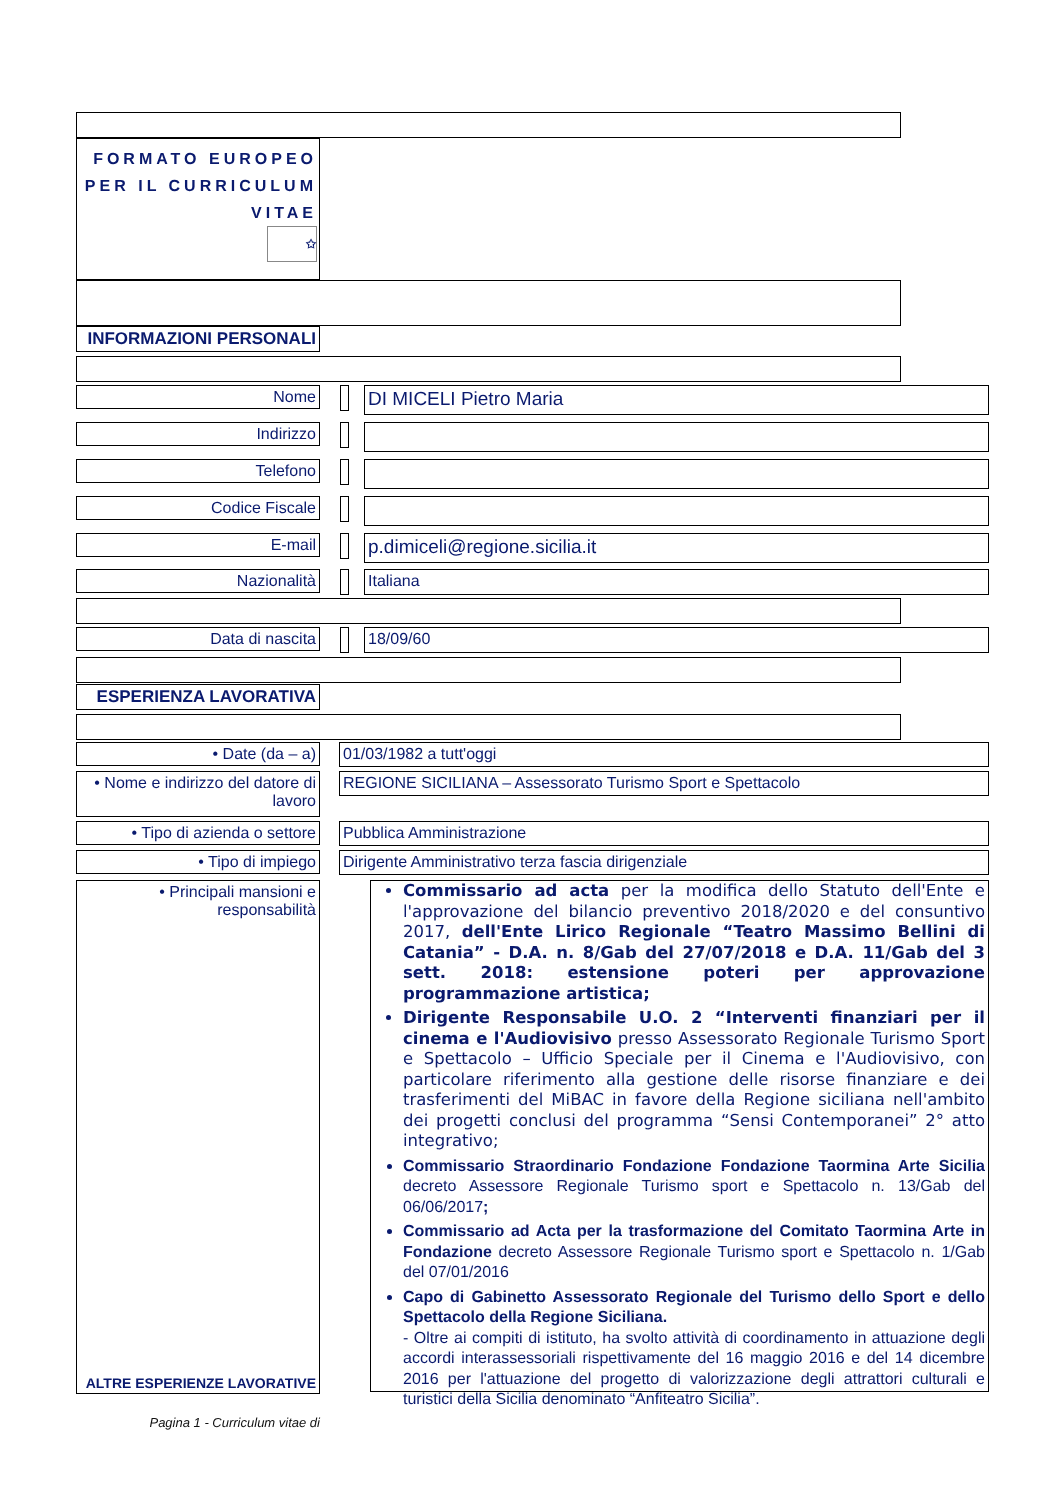FORMATO EUROPEO
PER IL CURRICULUM
VITAE
✩
INFORMAZIONI PERSONALI
Nome DI MICELI Pietro Maria
Indirizzo
Telefono
Codice Fiscale
E-mail p.dimiceli@regione.sicilia.it
Nazionalità Italiana
Data di nascita 18/09/60
ESPERIENZA LAVORATIVA
• Date (da – a) 01/03/1982 a tutt'oggi
• Nome e indirizzo del datore di lavoro
REGIONE SICILIANA – Assessorato Turismo Sport e Spettacolo
• Tipo di azienda o settore
Pubblica Amministrazione
• Tipo di impiego Dirigente Amministrativo terza fascia dirigenziale
• Principali mansioni e responsabilità
ALTRE ESPERIENZE LAVORATIVE
Commissario ad acta per la modifica dello Statuto dell'Ente e l'approvazione del bilancio preventivo 2018/2020 e del consuntivo 2017, dell'Ente Lirico Regionale “Teatro Massimo Bellini di Catania” - D.A. n. 8/Gab del 27/07/2018 e D.A. 11/Gab del 3 sett. 2018: estensione poteri per approvazione programmazione artistica;
Dirigente Responsabile U.O. 2 “Interventi finanziari per il cinema e l'Audiovisivo presso Assessorato Regionale Turismo Sport e Spettacolo – Ufficio Speciale per il Cinema e l'Audiovisivo, con particolare riferimento alla gestione delle risorse finanziare e dei trasferimenti del MiBAC in favore della Regione siciliana nell'ambito dei progetti conclusi del programma “Sensi Contemporanei” 2° atto integrativo;
Commissario Straordinario Fondazione Fondazione Taormina Arte Sicilia decreto Assessore Regionale Turismo sport e Spettacolo n. 13/Gab del 06/06/2017;
Commissario ad Acta per la trasformazione del Comitato Taormina Arte in Fondazione decreto Assessore Regionale Turismo sport e Spettacolo n. 1/Gab del 07/01/2016
Capo di Gabinetto Assessorato Regionale del Turismo dello Sport e dello Spettacolo della Regione Siciliana.
- Oltre ai compiti di istituto, ha svolto attività di coordinamento in attuazione degli accordi interassessoriali rispettivamente del 16 maggio 2016 e del 14 dicembre 2016 per l'attuazione del progetto di valorizzazione degli attrattori culturali e turistici della Sicilia denominato “Anfiteatro Sicilia”.
Pagina 1 - Curriculum vitae di